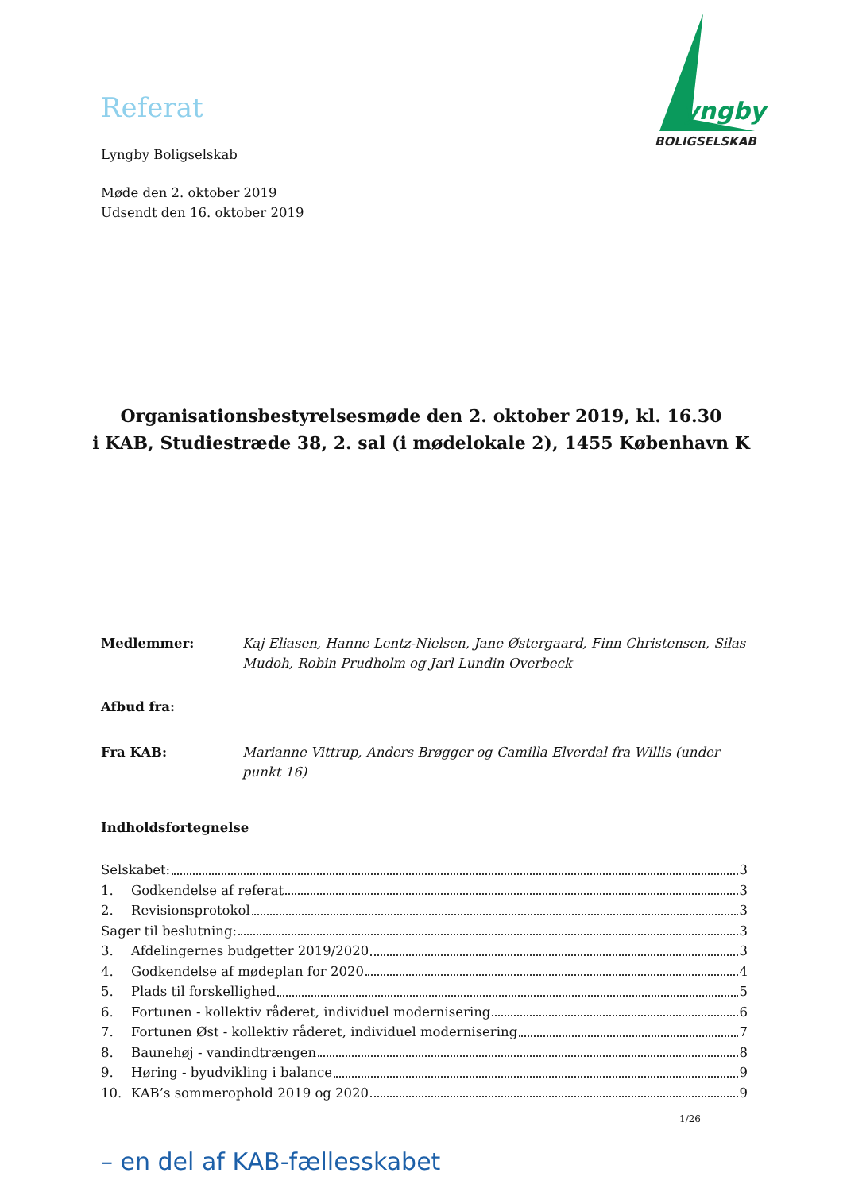yngby
BOLIGSELSKAB
Referat
Lyngby Boligselskab
Møde den 2. oktober 2019
Udsendt den 16. oktober 2019
Organisationsbestyrelsesmøde den 2. oktober 2019, kl. 16.30
i KAB, Studiestræde 38, 2. sal (i mødelokale 2), 1455 København K
Medlemmer: Kaj Eliasen, Hanne Lentz-Nielsen, Jane Østergaard, Finn Christensen, Silas Mudoh, Robin Prudholm og Jarl Lundin Overbeck
Afbud fra:
Fra KAB: Marianne Vittrup, Anders Brøgger og Camilla Elverdal fra Willis (under punkt 16)
Indholdsfortegnelse
Selskabet: 3
1. Godkendelse af referat 3
2. Revisionsprotokol 3
Sager til beslutning: 3
3. Afdelingernes budgetter 2019/2020 3
4. Godkendelse af mødeplan for 2020 4
5. Plads til forskellighed 5
6. Fortunen - kollektiv råderet, individuel modernisering 6
7. Fortunen Øst - kollektiv råderet, individuel modernisering 7
8. Baunehøj - vandindtrængen 8
9. Høring - byudvikling i balance 9
10. KAB’s sommerophold 2019 og 2020 9
1/26
– en del af KAB-fællesskabet